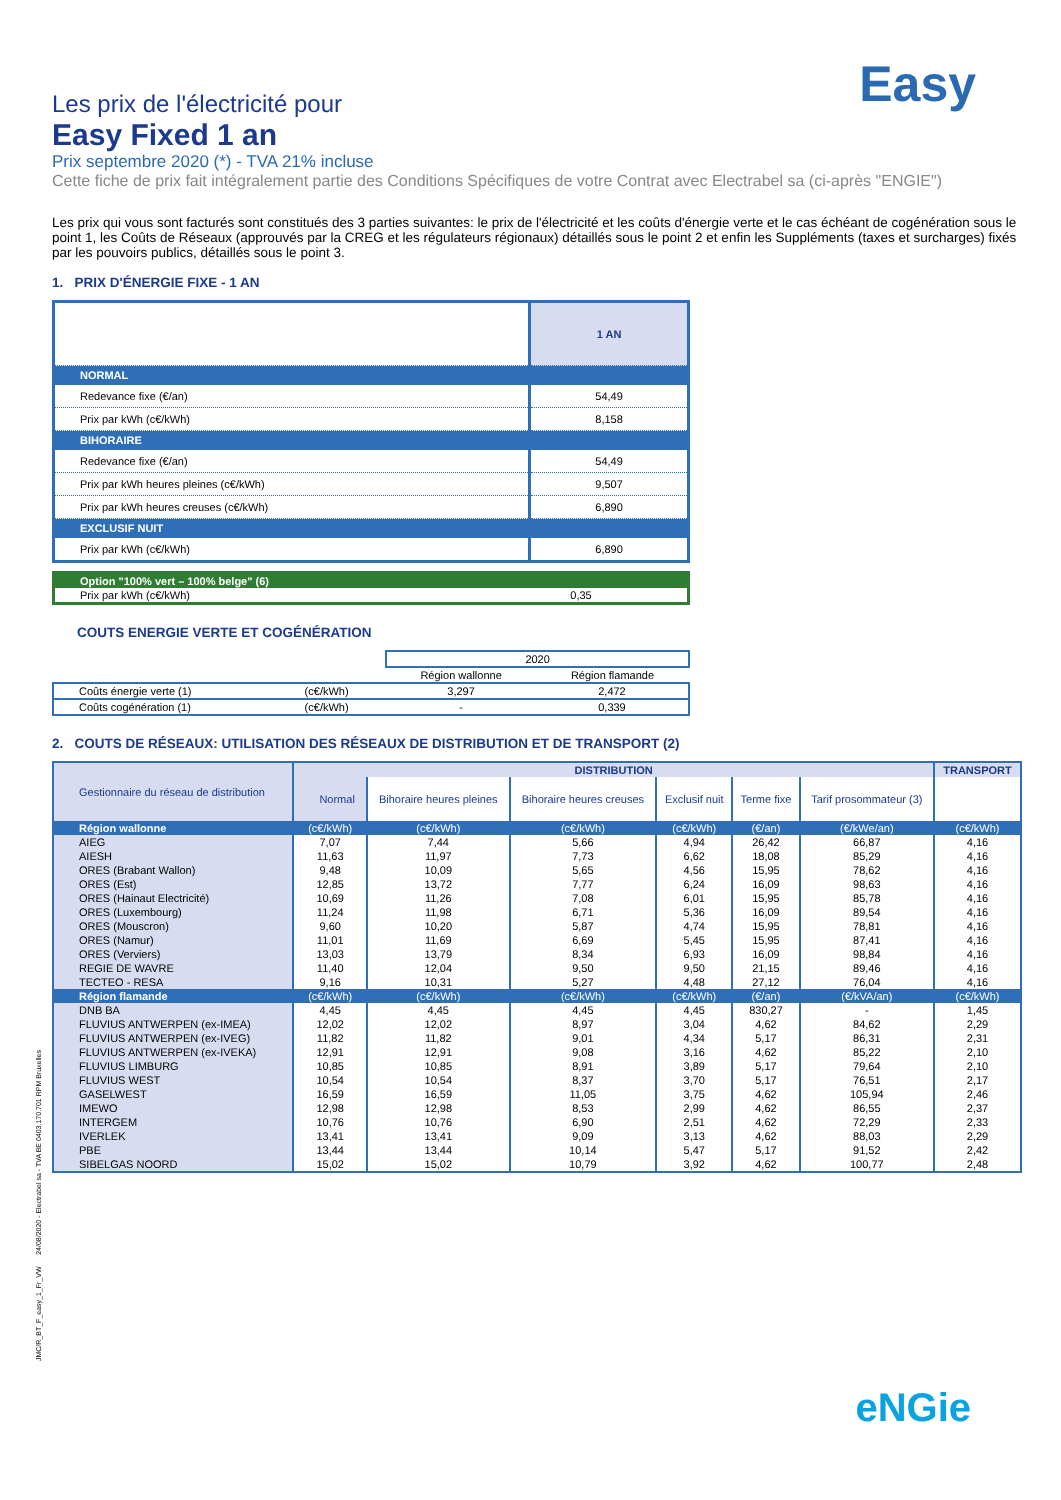Easy
Les prix de l'électricité pour
Easy Fixed 1 an
Prix septembre 2020 (*) - TVA 21% incluse
Cette fiche de prix fait intégralement partie des Conditions Spécifiques de votre Contrat avec Electrabel sa (ci-après "ENGIE")
Les prix qui vous sont facturés sont constitués des 3 parties suivantes: le prix de l'électricité et les coûts d'énergie verte et le cas échéant de cogénération sous le point 1, les Coûts de Réseaux (approuvés par la CREG et les régulateurs régionaux) détaillés sous le point 2 et enfin les Suppléments (taxes et surcharges) fixés par les pouvoirs publics, détaillés sous le point 3.
1. PRIX D'ÉNERGIE FIXE - 1 AN
| | 1 AN |
| NORMAL | |
| Redevance fixe (€/an) | 54,49 |
| Prix par kWh (c€/kWh) | 8,158 |
| BIHORAIRE | |
| Redevance fixe (€/an) | 54,49 |
| Prix par kWh heures pleines (c€/kWh) | 9,507 |
| Prix par kWh heures creuses (c€/kWh) | 6,890 |
| EXCLUSIF NUIT | |
| Prix par kWh (c€/kWh) | 6,890 |
| Option "100% vert – 100% belge" (6) | |
| Prix par kWh (c€/kWh) | 0,35 |
COUTS ENERGIE VERTE ET COGÉNÉRATION
| | | 2020 | |
| | | Région wallonne | Région flamande |
| Coûts énergie verte (1) | (c€/kWh) | 3,297 | 2,472 |
| Coûts cogénération (1) | (c€/kWh) | - | 0,339 |
2. COUTS DE RÉSEAUX: UTILISATION DES RÉSEAUX DE DISTRIBUTION ET DE TRANSPORT (2)
| Gestionnaire du réseau de distribution | DISTRIBUTION | | | | | | TRANSPORT |
| --- | --- | --- | --- | --- | --- | --- | --- |
| | Normal | Bihoraire heures pleines | Bihoraire heures creuses | Exclusif nuit | Terme fixe | Tarif prosommateur (3) | |
| Région wallonne | (c€/kWh) | (c€/kWh) | (c€/kWh) | (c€/kWh) | (€/an) | (€/kWe/an) | (c€/kWh) |
| AIEG | 7,07 | 7,44 | 5,66 | 4,94 | 26,42 | 66,87 | 4,16 |
| AIESH | 11,63 | 11,97 | 7,73 | 6,62 | 18,08 | 85,29 | 4,16 |
| ORES (Brabant Wallon) | 9,48 | 10,09 | 5,65 | 4,56 | 15,95 | 78,62 | 4,16 |
| ORES (Est) | 12,85 | 13,72 | 7,77 | 6,24 | 16,09 | 98,63 | 4,16 |
| ORES (Hainaut Electricité) | 10,69 | 11,26 | 7,08 | 6,01 | 15,95 | 85,78 | 4,16 |
| ORES (Luxembourg) | 11,24 | 11,98 | 6,71 | 5,36 | 16,09 | 89,54 | 4,16 |
| ORES (Mouscron) | 9,60 | 10,20 | 5,87 | 4,74 | 15,95 | 78,81 | 4,16 |
| ORES (Namur) | 11,01 | 11,69 | 6,69 | 5,45 | 15,95 | 87,41 | 4,16 |
| ORES (Verviers) | 13,03 | 13,79 | 8,34 | 6,93 | 16,09 | 98,84 | 4,16 |
| REGIE DE WAVRE | 11,40 | 12,04 | 9,50 | 9,50 | 21,15 | 89,46 | 4,16 |
| TECTEO - RESA | 9,16 | 10,31 | 5,27 | 4,48 | 27,12 | 76,04 | 4,16 |
| Région flamande | (c€/kWh) | (c€/kWh) | (c€/kWh) | (c€/kWh) | (€/an) | (€/kVA/an) | (c€/kWh) |
| DNB BA | 4,45 | 4,45 | 4,45 | 4,45 | 830,27 | - | 1,45 |
| FLUVIUS ANTWERPEN (ex-IMEA) | 12,02 | 12,02 | 8,97 | 3,04 | 4,62 | 84,62 | 2,29 |
| FLUVIUS ANTWERPEN (ex-IVEG) | 11,82 | 11,82 | 9,01 | 4,34 | 5,17 | 86,31 | 2,31 |
| FLUVIUS ANTWERPEN (ex-IVEKA) | 12,91 | 12,91 | 9,08 | 3,16 | 4,62 | 85,22 | 2,10 |
| FLUVIUS LIMBURG | 10,85 | 10,85 | 8,91 | 3,89 | 5,17 | 79,64 | 2,10 |
| FLUVIUS WEST | 10,54 | 10,54 | 8,37 | 3,70 | 5,17 | 76,51 | 2,17 |
| GASELWEST | 16,59 | 16,59 | 11,05 | 3,75 | 4,62 | 105,94 | 2,46 |
| IMEWO | 12,98 | 12,98 | 8,53 | 2,99 | 4,62 | 86,55 | 2,37 |
| INTERGEM | 10,76 | 10,76 | 6,90 | 2,51 | 4,62 | 72,29 | 2,33 |
| IVERLEK | 13,41 | 13,41 | 9,09 | 3,13 | 4,62 | 88,03 | 2,29 |
| PBE | 13,44 | 13,44 | 10,14 | 5,47 | 5,17 | 91,52 | 2,42 |
| SIBELGAS NOORD | 15,02 | 15,02 | 10,79 | 3,92 | 4,62 | 100,77 | 2,48 |
JMC/R_BT_F_easy_1_Fr_VW 24/08/2020 - Electrabel sa - TVA BE 0403.170.701 RPM Bruxelles
eNGie